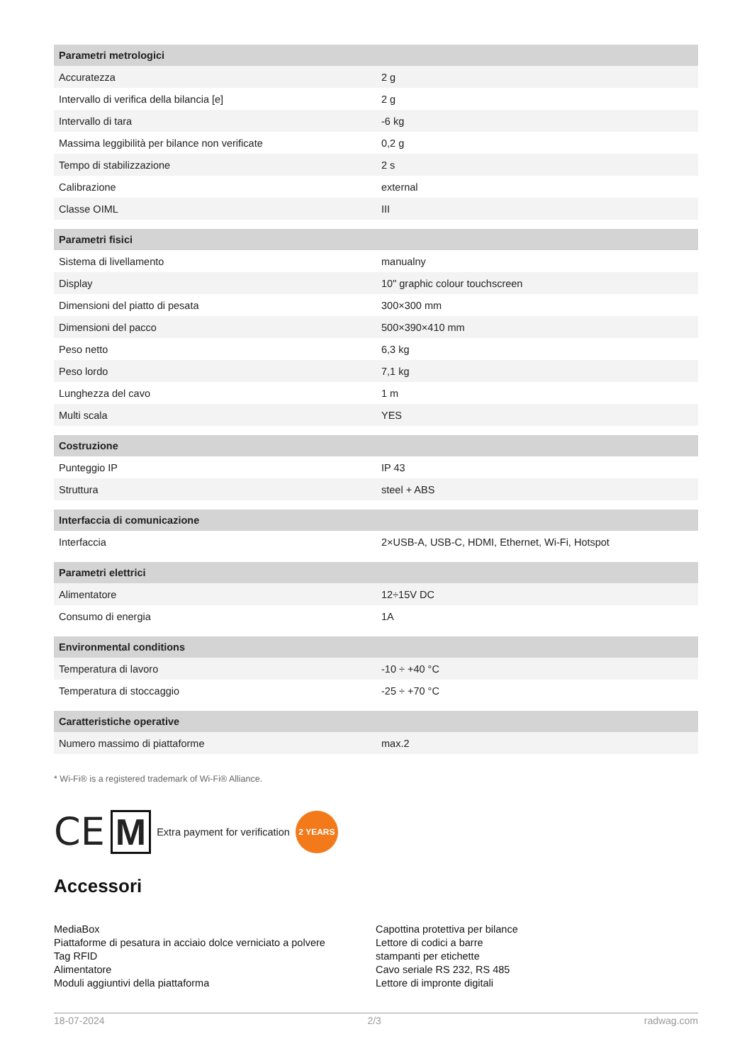| Parametri metrologici | |
| --- | --- |
| Accuratezza | 2 g |
| Intervallo di verifica della bilancia [e] | 2 g |
| Intervallo di tara | -6 kg |
| Massima leggibilità per bilance non verificate | 0,2 g |
| Tempo di stabilizzazione | 2 s |
| Calibrazione | external |
| Classe OIML | III |
| Parametri fisici | |
| Sistema di livellamento | manualny |
| Display | 10" graphic colour touchscreen |
| Dimensioni del piatto di pesata | 300×300 mm |
| Dimensioni del pacco | 500×390×410 mm |
| Peso netto | 6,3 kg |
| Peso lordo | 7,1 kg |
| Lunghezza del cavo | 1 m |
| Multi scala | YES |
| Costruzione | |
| Punteggio IP | IP 43 |
| Struttura | steel + ABS |
| Interfaccia di comunicazione | |
| Interfaccia | 2×USB-A, USB-C, HDMI, Ethernet, Wi-Fi, Hotspot |
| Parametri elettrici | |
| Alimentatore | 12÷15V DC |
| Consumo di energia | 1A |
| Environmental conditions | |
| Temperatura di lavoro | -10 ÷ +40 °C |
| Temperatura di stoccaggio | -25 ÷ +70 °C |
| Caratteristiche operative | |
| Numero massimo di piattaforme | max.2 |
* Wi-Fi® is a registered trademark of Wi-Fi® Alliance.
CE M Extra payment for verification 2 YEARS
Accessori
MediaBox
Piattaforme di pesatura in acciaio dolce verniciato a polvere
Tag RFID
Alimentatore
Moduli aggiuntivi della piattaforma
Capottina protettiva per bilance
Lettore di codici a barre
stampanti per etichette
Cavo seriale RS 232, RS 485
Lettore di impronte digitali
18-07-2024 2/3 radwag.com